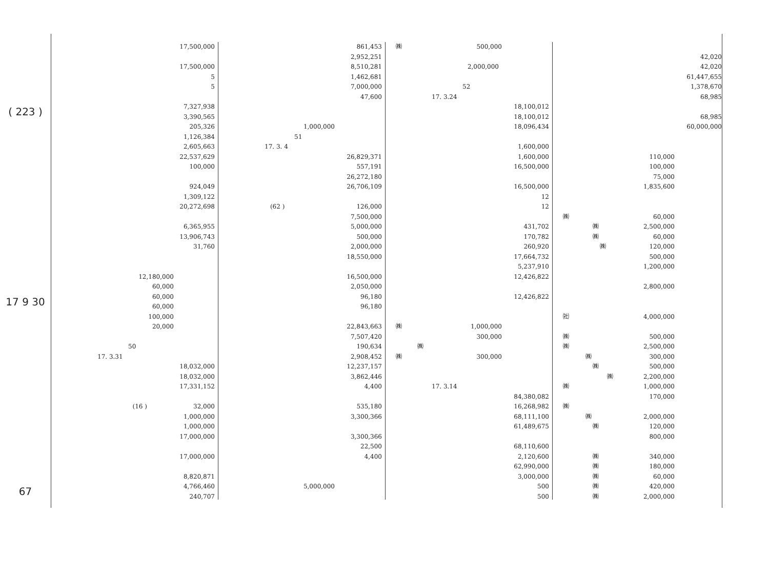( 223 )
17 9 30
67
17,500,000
17,500,000
5
5
7,327,938
3,390,565
205,326
1,126,384
2,605,663
22,537,629
100,000
924,049
1,309,122
20,272,698
6,365,955
13,906,743
31,760
12,180,000
60,000
60,000
60,000
100,000
20,000
50
17. 3.31
18,032,000
18,032,000
17,331,152
(16 ) 32,000
1,000,000
1,000,000
17,000,000
17,000,000
8,820,871
4,766,460
240,707
861,453
2,952,251
8,510,281
1,462,681
7,000,000
47,600
1,000,000
51
17. 3. 4
26,829,371
557,191
26,272,180
26,706,109
(62 ) 126,000
7,500,000
5,000,000
500,000
2,000,000
18,550,000
16,500,000
2,050,000
96,180
96,180
22,843,663
7,507,420
190,634
2,908,452
12,237,157
3,862,446
4,400
535,180
3,300,366
3,300,366
22,500
4,400
5,000,000
㈱ 500,000
2,000,000
52
17. 3.24
18,100,012
18,100,012
18,096,434
1,600,000
1,600,000
16,500,000
16,500,000
12
12
431,702
170,782
260,920
17,664,732
5,237,910
12,426,822
12,426,822
㈱ 1,000,000
300,000
㈱
㈱ 300,000
17. 3.14
84,380,082
16,268,982
68,111,100
61,489,675
68,110,600
2,120,600
62,990,000
3,000,000
500
500
42,020
42,020
61,447,655
1,378,670
68,985
68,985
60,000,000
110,000
100,000
75,000
1,835,600
㈱ 60,000
㈱ 2,500,000
㈱ 60,000
㈱ 120,000
500,000
1,200,000
2,800,000
㈳ 4,000,000
㈱ 500,000
㈱ 2,500,000
㈱ 300,000
㈱ 500,000
㈱ 2,200,000
㈱ 1,000,000
170,000
㈱
㈱ 2,000,000
㈱ 120,000
800,000
㈱ 340,000
㈱ 180,000
㈱ 60,000
㈱ 420,000
㈱ 2,000,000